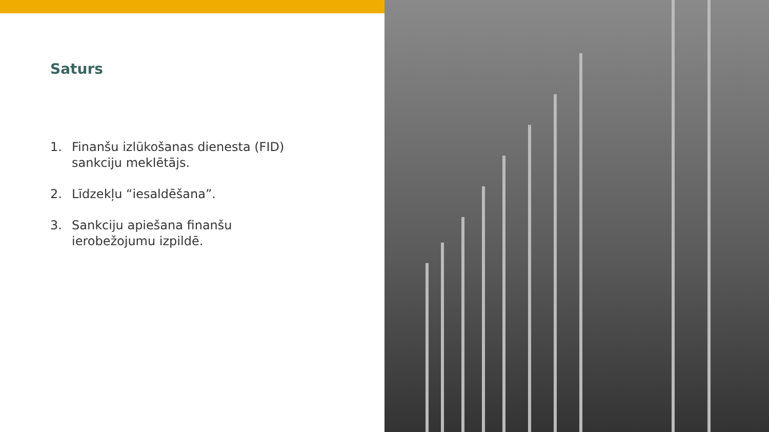Saturs
1. Finanšu izlūkošanas dienesta (FID) sankciju meklētājs.
2. Līdzekļu “iesaldēšana”.
3. Sankciju apiešana finanšu ierobežojumu izpildē.